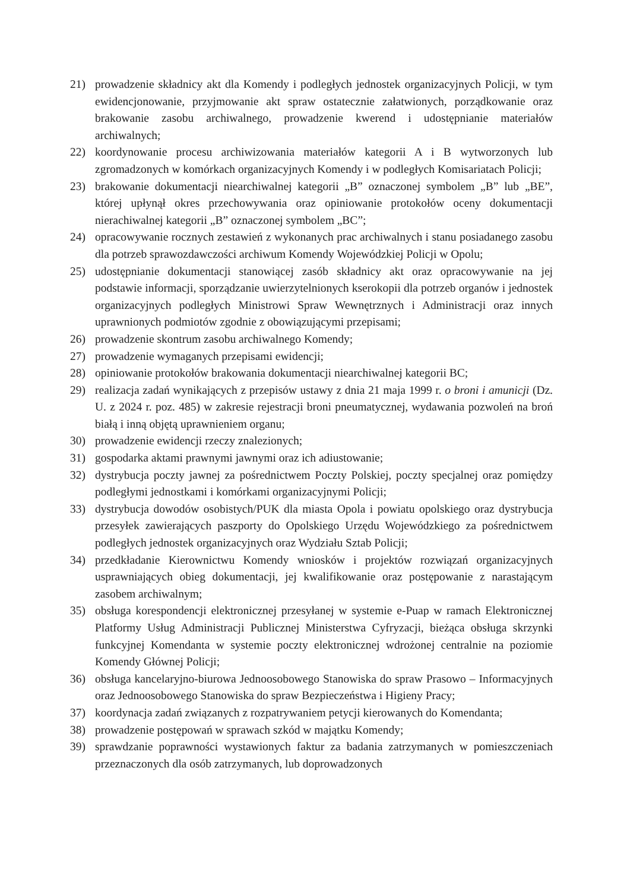21) prowadzenie składnicy akt dla Komendy i podległych jednostek organizacyjnych Policji, w tym ewidencjonowanie, przyjmowanie akt spraw ostatecznie załatwionych, porządkowanie oraz brakowanie zasobu archiwalnego, prowadzenie kwerend i udostępnianie materiałów archiwalnych;
22) koordynowanie procesu archiwizowania materiałów kategorii A i B wytworzonych lub zgromadzonych w komórkach organizacyjnych Komendy i w podległych Komisariatach Policji;
23) brakowanie dokumentacji niearchiwalnej kategorii „B” oznaczonej symbolem „B” lub „BE”, której upłynął okres przechowywania oraz opiniowanie protokołów oceny dokumentacji nierachiwalnej kategorii „B” oznaczonej symbolem „BC”;
24) opracowywanie rocznych zestawień z wykonanych prac archiwalnych i stanu posiadanego zasobu dla potrzeb sprawozdawczości archiwum Komendy Wojewódzkiej Policji w Opolu;
25) udostępnianie dokumentacji stanowiącej zasób składnicy akt oraz opracowywanie na jej podstawie informacji, sporządzanie uwierzytelnionych kserokopii dla potrzeb organów i jednostek organizacyjnych podległych Ministrowi Spraw Wewnętrznych i Administracji oraz innych uprawnionych podmiotów zgodnie z obowiązującymi przepisami;
26) prowadzenie skontrum zasobu archiwalnego Komendy;
27) prowadzenie wymaganych przepisami ewidencji;
28) opiniowanie protokołów brakowania dokumentacji niearchiwalnej kategorii BC;
29) realizacja zadań wynikających z przepisów ustawy z dnia 21 maja 1999 r. o broni i amunicji (Dz. U. z 2024 r. poz. 485) w zakresie rejestracji broni pneumatycznej, wydawania pozwoleń na broń białą i inną objętą uprawnieniem organu;
30) prowadzenie ewidencji rzeczy znalezionych;
31) gospodarka aktami prawnymi jawnymi oraz ich adiustowanie;
32) dystrybucja poczty jawnej za pośrednictwem Poczty Polskiej, poczty specjalnej oraz pomiędzy podległymi jednostkami i komórkami organizacyjnymi Policji;
33) dystrybucja dowodów osobistych/PUK dla miasta Opola i powiatu opolskiego oraz dystrybucja przesyłek zawierających paszporty do Opolskiego Urzędu Wojewódzkiego za pośrednictwem podległych jednostek organizacyjnych oraz Wydziału Sztab Policji;
34) przedkładanie Kierownictwu Komendy wniosków i projektów rozwiązań organizacyjnych usprawniających obieg dokumentacji, jej kwalifikowanie oraz postępowanie z narastającym zasobem archiwalnym;
35) obsługa korespondencji elektronicznej przesyłanej w systemie e-Puap w ramach Elektronicznej Platformy Usług Administracji Publicznej Ministerstwa Cyfryzacji, bieżąca obsługa skrzynki funkcyjnej Komendanta w systemie poczty elektronicznej wdrożonej centralnie na poziomie Komendy Głównej Policji;
36) obsługa kancelaryjno-biurowa Jednoosobowego Stanowiska do spraw Prasowo – Informacyjnych oraz Jednoosobowego Stanowiska do spraw Bezpieczeństwa i Higieny Pracy;
37) koordynacja zadań związanych z rozpatrywaniem petycji kierowanych do Komendanta;
38) prowadzenie postępowań w sprawach szkód w majątku Komendy;
39) sprawdzanie poprawności wystawionych faktur za badania zatrzymanych w pomieszczeniach przeznaczonych dla osób zatrzymanych, lub doprowadzonych